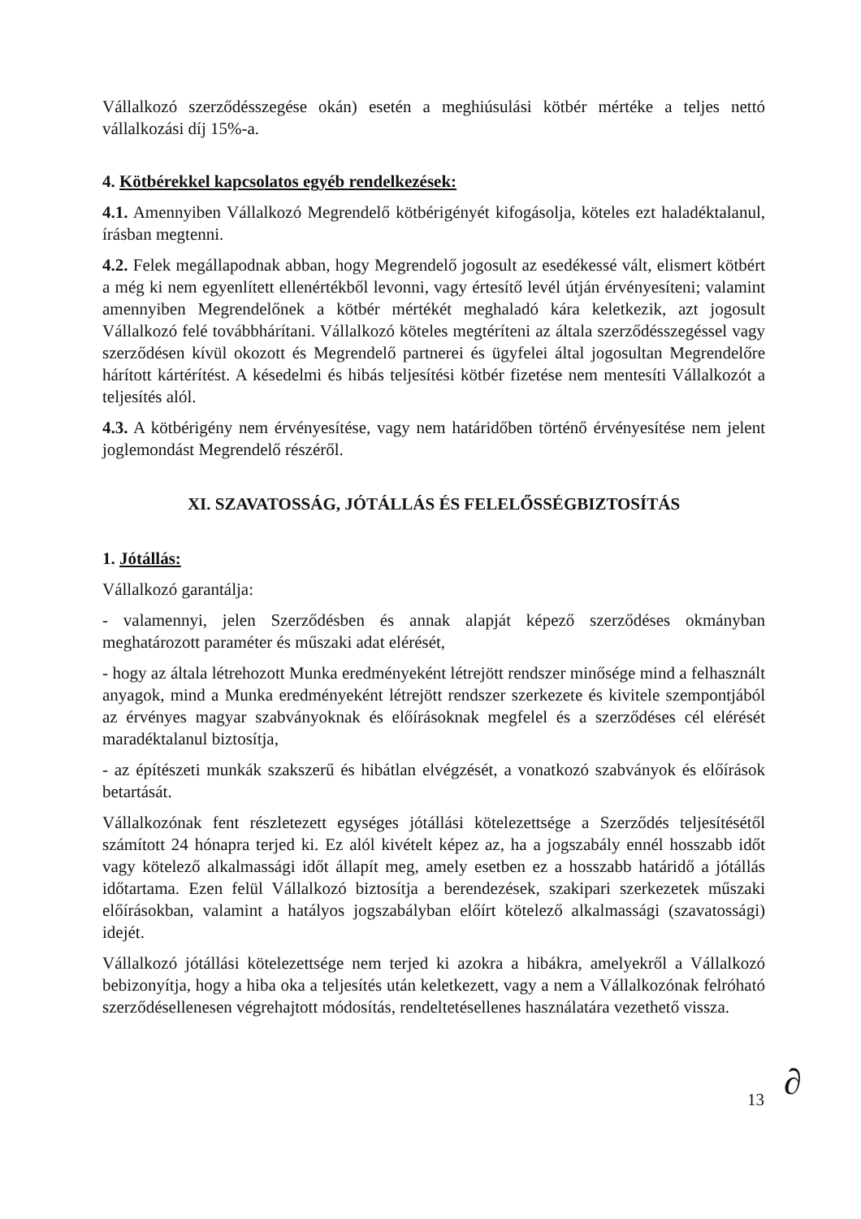Vállalkozó szerződésszegése okán) esetén a meghiúsulási kötbér mértéke a teljes nettó vállalkozási díj 15%-a.
4. Kötbérekkel kapcsolatos egyéb rendelkezések:
4.1. Amennyiben Vállalkozó Megrendelő kötbérigényét kifogásolja, köteles ezt haladéktalanul, írásban megtenni.
4.2. Felek megállapodnak abban, hogy Megrendelő jogosult az esedékessé vált, elismert kötbért a még ki nem egyenlített ellenértékből levonni, vagy értesítő levél útján érvényesíteni; valamint amennyiben Megrendelőnek a kötbér mértékét meghaladó kára keletkezik, azt jogosult Vállalkozó felé továbbhárítani. Vállalkozó köteles megtéríteni az általa szerződésszegéssel vagy szerződésen kívül okozott és Megrendelő partnerei és ügyfelei által jogosultan Megrendelőre hárított kártérítést. A késedelmi és hibás teljesítési kötbér fizetése nem mentesíti Vállalkozót a teljesítés alól.
4.3. A kötbérigény nem érvényesítése, vagy nem határidőben történő érvényesítése nem jelent joglemondást Megrendelő részéről.
XI. SZAVATOSSÁG, JÓTÁLLÁS ÉS FELELŐSSÉGBIZTOSÍTÁS
1. Jótállás:
Vállalkozó garantálja:
- valamennyi, jelen Szerződésben és annak alapját képező szerződéses okmányban meghatározott paraméter és műszaki adat elérését,
- hogy az általa létrehozott Munka eredményeként létrejött rendszer minősége mind a felhasznált anyagok, mind a Munka eredményeként létrejött rendszer szerkezete és kivitele szempontjából az érvényes magyar szabványoknak és előírásoknak megfelel és a szerződéses cél elérését maradéktalanul biztosítja,
- az építészeti munkák szakszerű és hibátlan elvégzését, a vonatkozó szabványok és előírások betartását.
Vállalkozónak fent részletezett egységes jótállási kötelezettsége a Szerződés teljesítésétől számított 24 hónapra terjed ki. Ez alól kivételt képez az, ha a jogszabály ennél hosszabb időt vagy kötelező alkalmassági időt állapít meg, amely esetben ez a hosszabb határidő a jótállás időtartama. Ezen felül Vállalkozó biztosítja a berendezések, szakipari szerkezetek műszaki előírásokban, valamint a hatályos jogszabályban előírt kötelező alkalmassági (szavatossági) idejét.
Vállalkozó jótállási kötelezettsége nem terjed ki azokra a hibákra, amelyekről a Vállalkozó bebizonyítja, hogy a hiba oka a teljesítés után keletkezett, vagy a nem a Vállalkozónak felróható szerződésellenesen végrehajtott módosítás, rendeltetésellenes használatára vezethető vissza.
13 ∂